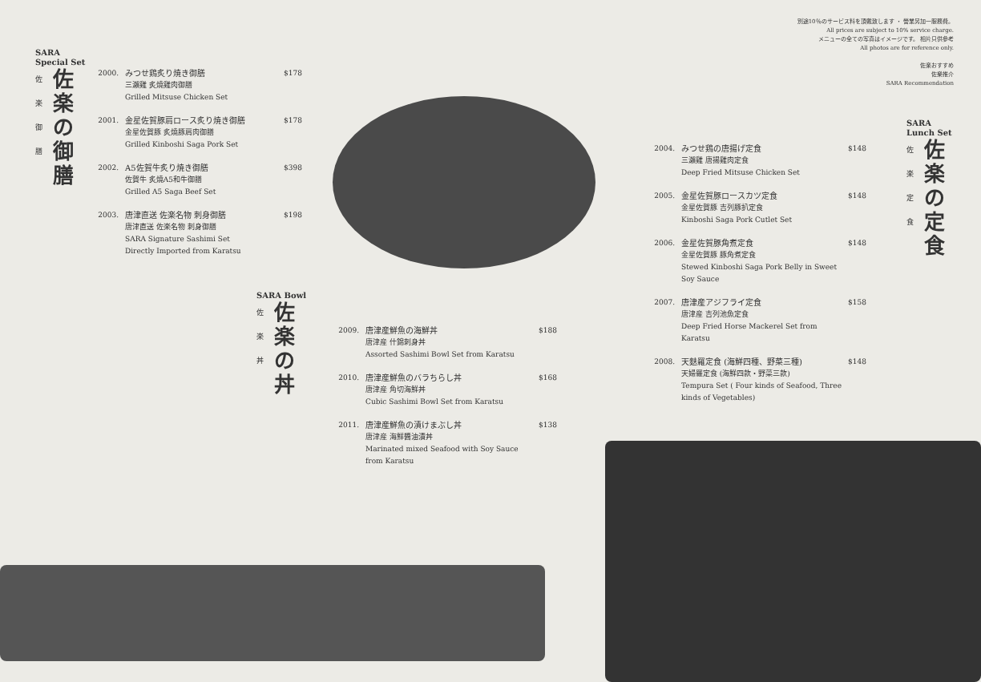別途10％のサービス料を頂戴致します ・ 營業另加一服務費。
All prices are subject to 10% service charge.
メニューの全ての写真はイメージです。 相片只供參考
All photos are for reference only.
佐楽おすすめ
佐樂推介
SARA Recommendation
SARA
Special Set
佐
楽
御
膳
佐楽の御膳
2000.
みつせ鶏炙り焼き御膳
三瀨雞 炙燒雞肉御膳
Grilled Mitsuse Chicken Set
$178
2001.
金星佐賀豚肩ロース炙り焼き御膳
金星佐賀豚 炙燒豚肩肉御膳
Grilled Kinboshi Saga Pork Set
$178
2002.
A5佐賀牛炙り焼き御膳
佐賀牛 炙燒A5和牛御膳
Grilled A5 Saga Beef Set
$398
2003.
唐津直送 佐楽名物 刺身御膳
唐津直送 佐楽名物 刺身御膳
SARA Signature Sashimi Set
Directly Imported from Karatsu
$198
SARA Bowl
佐
楽
丼
佐楽の丼
2009.
唐津産鮮魚の海鮮丼
唐津産 什錦刺身丼
Assorted Sashimi Bowl Set from Karatsu
$188
2010.
唐津産鮮魚のバラちらし丼
唐津産 角切海鮮丼
Cubic Sashimi Bowl Set from Karatsu
$168
2011.
唐津産鮮魚の漬けまぶし丼
唐津産 海鮮醬油漬丼
Marinated mixed Seafood with Soy Sauce from Karatsu
$138
2004.
みつせ鶏の唐揚げ定食
三瀨雞 唐揚雞肉定食
Deep Fried Mitsuse Chicken Set
$148
2005.
金星佐賀豚ロースカツ定食
金星佐賀豚 吉列豚扒定食
Kinboshi Saga Pork Cutlet Set
$148
2006.
金星佐賀豚角煮定食
金星佐賀豚 豚角煮定食
Stewed Kinboshi Saga Pork Belly in Sweet Soy Sauce
$148
2007.
唐津産アジフライ定食
唐津産 吉列池魚定食
Deep Fried Horse Mackerel Set from Karatsu
$158
2008.
天麩羅定食 (海鮮四種、野菜三種)
天婦羅定食 (海鮮四款・野菜三款)
Tempura Set ( Four kinds of Seafood, Three kinds of Vegetables)
$148
SARA
Lunch Set
佐
楽
定
食
佐楽の定食